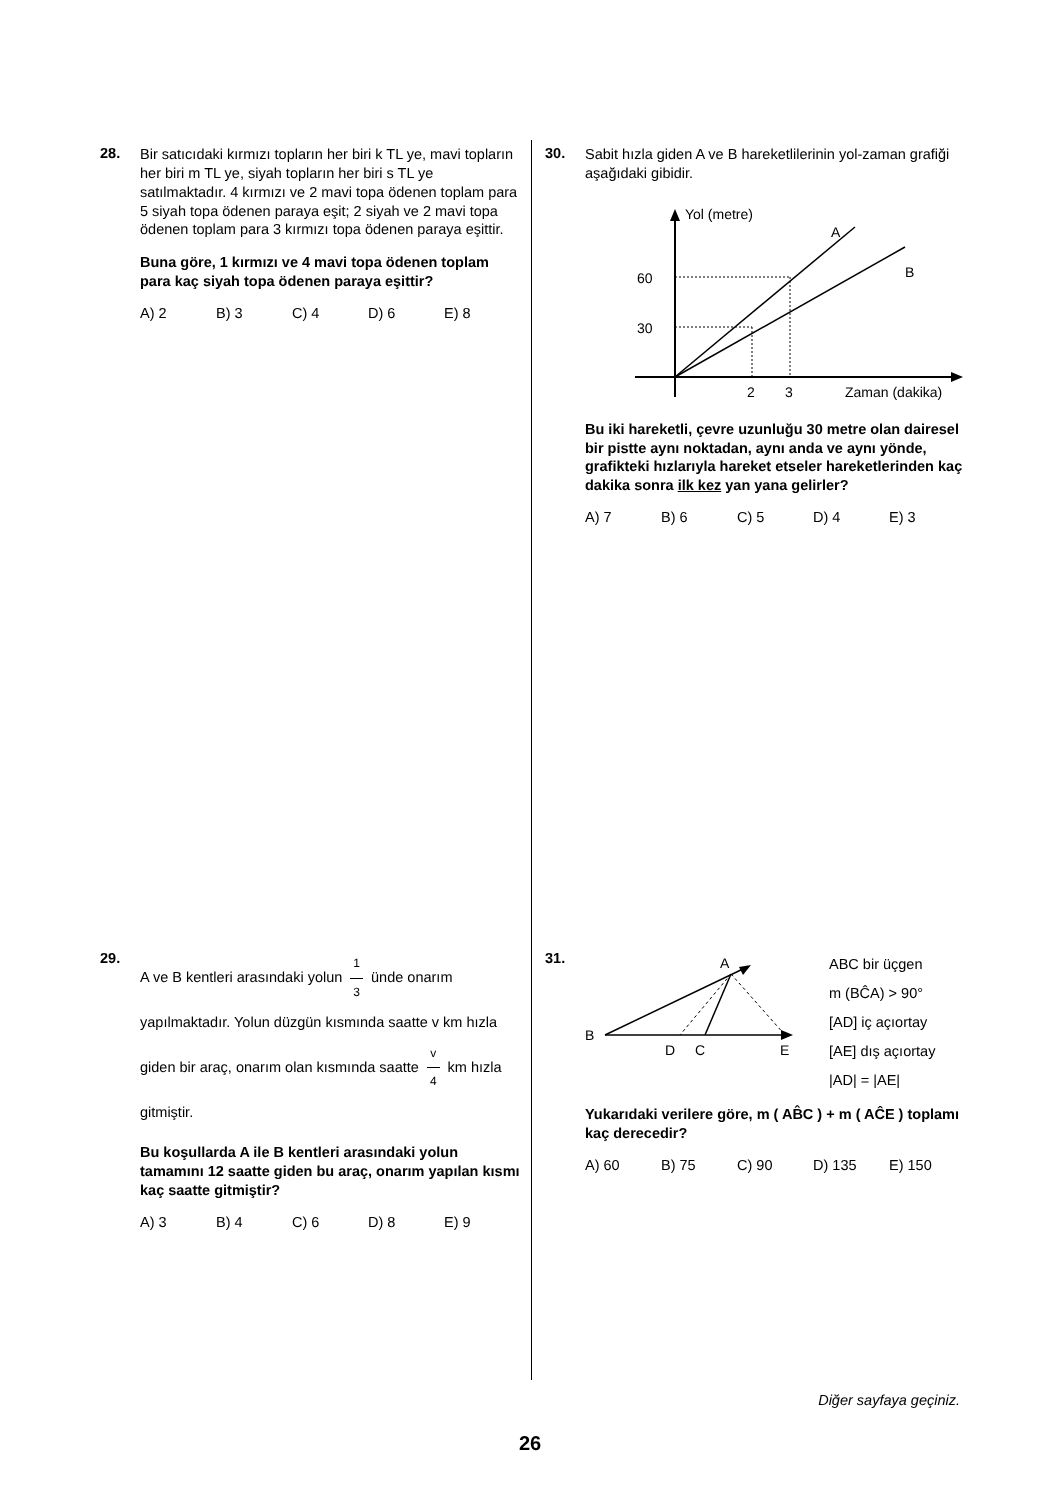28.
Bir satıcıdaki kırmızı topların her biri k TL ye, mavi topların her biri m TL ye, siyah topların her biri s TL ye satılmaktadır. 4 kırmızı ve 2 mavi topa ödenen toplam para 5 siyah topa ödenen paraya eşit; 2 siyah ve 2 mavi topa ödenen toplam para 3 kırmızı topa ödenen paraya eşittir.
Buna göre, 1 kırmızı ve 4 mavi topa ödenen toplam para kaç siyah topa ödenen paraya eşittir?
A) 2 B) 3 C) 4 D) 6 E) 8
29.
A ve B kentleri arasındaki yolun 1 3 ünde onarım yapılmaktadır. Yolun düzgün kısmında saatte v km hızla giden bir araç, onarım olan kısmında saatte v 4 km hızla gitmiştir.
Bu koşullarda A ile B kentleri arasındaki yolun tamamını 12 saatte giden bu araç, onarım yapılan kısmı kaç saatte gitmiştir?
A) 3 B) 4 C) 6 D) 8 E) 9
30.
Sabit hızla giden A ve B hareketlilerinin yol-zaman grafiği aşağıdaki gibidir.
Yol (metre)
A
B
60
30
2
3
Zaman (dakika)
Bu iki hareketli, çevre uzunluğu 30 metre olan dairesel bir pistte aynı noktadan, aynı anda ve aynı yönde, grafikteki hızlarıyla hareket etseler hareketlerinden kaç dakika sonra ilk kez yan yana gelirler?
A) 7 B) 6 C) 5 D) 4 E) 3
31.
B
A
D
C
E
ABC bir üçgen
m (BĈA) > 90°
[AD] iç açıortay
[AE] dış açıortay
|AD| = |AE|
Yukarıdaki verilere göre, m ( AB̂C ) + m ( AĈE ) toplamı kaç derecedir?
A) 60 B) 75 C) 90 D) 135 E) 150
Diğer sayfaya geçiniz.
26